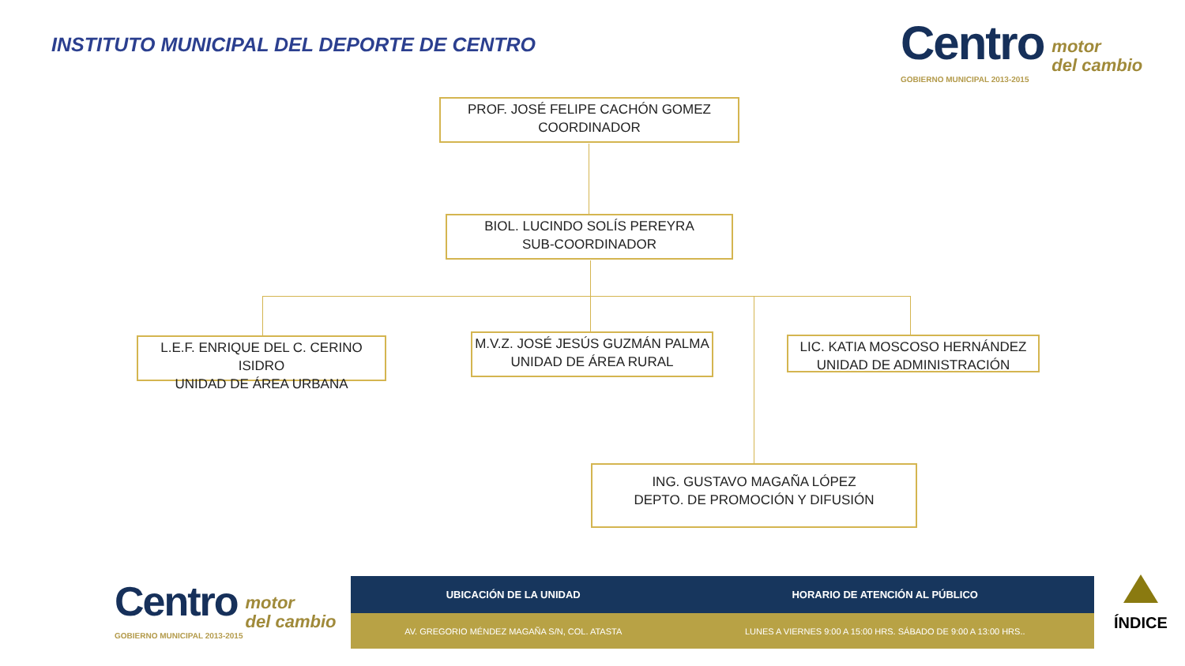INSTITUTO MUNICIPAL DEL DEPORTE DE CENTRO
Centro motor
del cambio
GOBIERNO MUNICIPAL 2013-2015
PROF. JOSÉ FELIPE CACHÓN GOMEZ
COORDINADOR
BIOL. LUCINDO SOLÍS PEREYRA
SUB-COORDINADOR
L.E.F. ENRIQUE DEL C. CERINO ISIDRO
UNIDAD DE ÁREA URBANA
M.V.Z. JOSÉ JESÚS GUZMÁN PALMA
UNIDAD DE ÁREA RURAL
LIC. KATIA MOSCOSO HERNÁNDEZ
UNIDAD DE ADMINISTRACIÓN
ING. GUSTAVO MAGAÑA LÓPEZ
DEPTO. DE PROMOCIÓN Y DIFUSIÓN
Centro motor
del cambio
GOBIERNO MUNICIPAL 2013-2015
| UBICACIÓN DE LA UNIDAD | HORARIO DE ATENCIÓN AL PÚBLICO |
| --- | --- |
| AV. GREGORIO MÉNDEZ MAGAÑA S/N, COL. ATASTA | LUNES A VIERNES 9:00 A 15:00 HRS. SÁBADO DE 9:00 A 13:00 HRS.. |
ÍNDICE